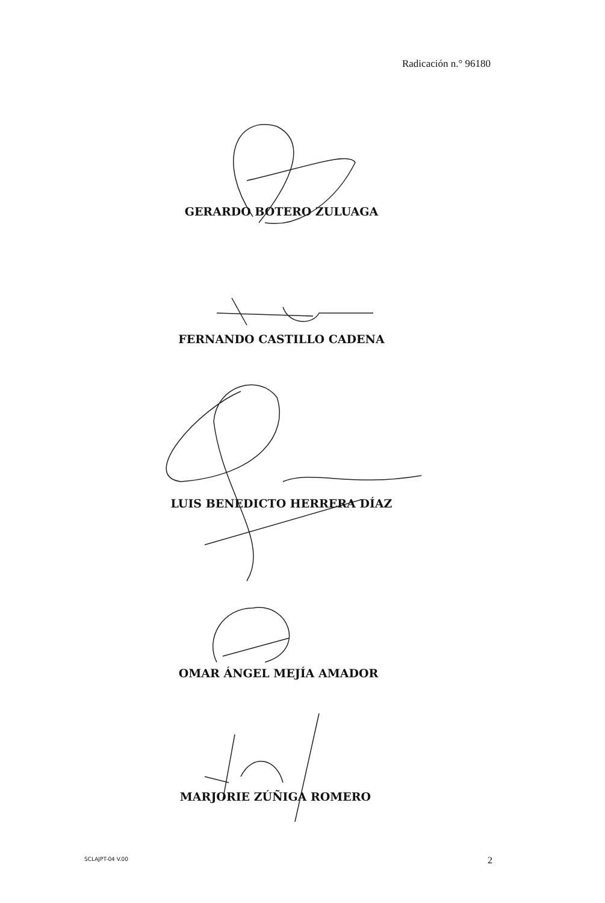Radicación n.° 96180
GERARDO BOTERO ZULUAGA
FERNANDO CASTILLO CADENA
LUIS BENEDICTO HERRERA DÍAZ
OMAR ÁNGEL MEJÍA AMADOR
MARJORIE ZÚÑIGA ROMERO
SCLAJPT-04 V.00 2